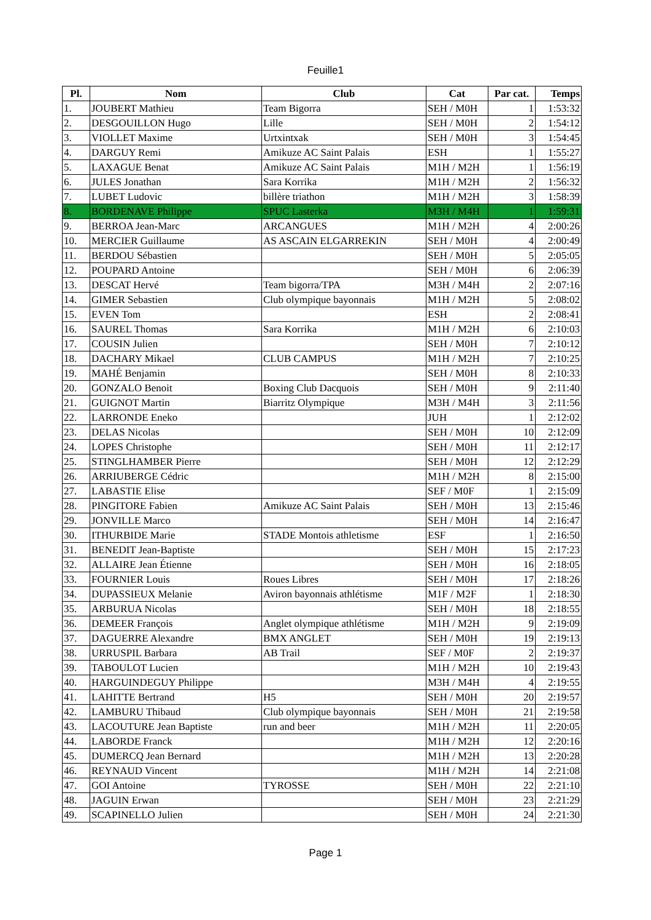Feuille1
| Pl. | Nom | Club | Cat | Par cat. | Temps |
| --- | --- | --- | --- | --- | --- |
| 1. | JOUBERT Mathieu | Team Bigorra | SEH / M0H | 1 | 1:53:32 |
| 2. | DESGOUILLON Hugo | Lille | SEH / M0H | 2 | 1:54:12 |
| 3. | VIOLLET Maxime | Urtxintxak | SEH / M0H | 3 | 1:54:45 |
| 4. | DARGUY Remi | Amikuze AC Saint Palais | ESH | 1 | 1:55:27 |
| 5. | LAXAGUE Benat | Amikuze AC Saint Palais | M1H / M2H | 1 | 1:56:19 |
| 6. | JULES Jonathan | Sara Korrika | M1H / M2H | 2 | 1:56:32 |
| 7. | LUBET Ludovic | billère triathon | M1H / M2H | 3 | 1:58:39 |
| 8. | BORDENAVE Philippe | SPUC Lasterka | M3H / M4H | 1 | 1:59:31 |
| 9. | BERROA Jean-Marc | ARCANGUES | M1H / M2H | 4 | 2:00:26 |
| 10. | MERCIER Guillaume | AS ASCAIN ELGARREKIN | SEH / M0H | 4 | 2:00:49 |
| 11. | BERDOU Sébastien | | SEH / M0H | 5 | 2:05:05 |
| 12. | POUPARD Antoine | | SEH / M0H | 6 | 2:06:39 |
| 13. | DESCAT Hervé | Team bigorra/TPA | M3H / M4H | 2 | 2:07:16 |
| 14. | GIMER Sebastien | Club olympique bayonnais | M1H / M2H | 5 | 2:08:02 |
| 15. | EVEN Tom | | ESH | 2 | 2:08:41 |
| 16. | SAUREL Thomas | Sara Korrika | M1H / M2H | 6 | 2:10:03 |
| 17. | COUSIN Julien | | SEH / M0H | 7 | 2:10:12 |
| 18. | DACHARY Mikael | CLUB CAMPUS | M1H / M2H | 7 | 2:10:25 |
| 19. | MAHÉ Benjamin | | SEH / M0H | 8 | 2:10:33 |
| 20. | GONZALO Benoit | Boxing Club Dacquois | SEH / M0H | 9 | 2:11:40 |
| 21. | GUIGNOT Martin | Biarritz Olympique | M3H / M4H | 3 | 2:11:56 |
| 22. | LARRONDE Eneko | | JUH | 1 | 2:12:02 |
| 23. | DELAS Nicolas | | SEH / M0H | 10 | 2:12:09 |
| 24. | LOPES Christophe | | SEH / M0H | 11 | 2:12:17 |
| 25. | STINGLHAMBER Pierre | | SEH / M0H | 12 | 2:12:29 |
| 26. | ARRIUBERGE Cédric | | M1H / M2H | 8 | 2:15:00 |
| 27. | LABASTIE Elise | | SEF / M0F | 1 | 2:15:09 |
| 28. | PINGITORE Fabien | Amikuze AC Saint Palais | SEH / M0H | 13 | 2:15:46 |
| 29. | JONVILLE Marco | | SEH / M0H | 14 | 2:16:47 |
| 30. | ITHURBIDE Marie | STADE Montois athletisme | ESF | 1 | 2:16:50 |
| 31. | BENEDIT Jean-Baptiste | | SEH / M0H | 15 | 2:17:23 |
| 32. | ALLAIRE Jean Étienne | | SEH / M0H | 16 | 2:18:05 |
| 33. | FOURNIER Louis | Roues Libres | SEH / M0H | 17 | 2:18:26 |
| 34. | DUPASSIEUX Melanie | Aviron bayonnais athlétisme | M1F / M2F | 1 | 2:18:30 |
| 35. | ARBURUA Nicolas | | SEH / M0H | 18 | 2:18:55 |
| 36. | DEMEER François | Anglet olympique athlétisme | M1H / M2H | 9 | 2:19:09 |
| 37. | DAGUERRE Alexandre | BMX ANGLET | SEH / M0H | 19 | 2:19:13 |
| 38. | URRUSPIL Barbara | AB Trail | SEF / M0F | 2 | 2:19:37 |
| 39. | TABOULOT Lucien | | M1H / M2H | 10 | 2:19:43 |
| 40. | HARGUINDEGUY Philippe | | M3H / M4H | 4 | 2:19:55 |
| 41. | LAHITTE Bertrand | H5 | SEH / M0H | 20 | 2:19:57 |
| 42. | LAMBURU Thibaud | Club olympique bayonnais | SEH / M0H | 21 | 2:19:58 |
| 43. | LACOUTURE Jean Baptiste | run and beer | M1H / M2H | 11 | 2:20:05 |
| 44. | LABORDE Franck | | M1H / M2H | 12 | 2:20:16 |
| 45. | DUMERCQ Jean Bernard | | M1H / M2H | 13 | 2:20:28 |
| 46. | REYNAUD Vincent | | M1H / M2H | 14 | 2:21:08 |
| 47. | GOI Antoine | TYROSSE | SEH / M0H | 22 | 2:21:10 |
| 48. | JAGUIN Erwan | | SEH / M0H | 23 | 2:21:29 |
| 49. | SCAPINELLO Julien | | SEH / M0H | 24 | 2:21:30 |
Page 1